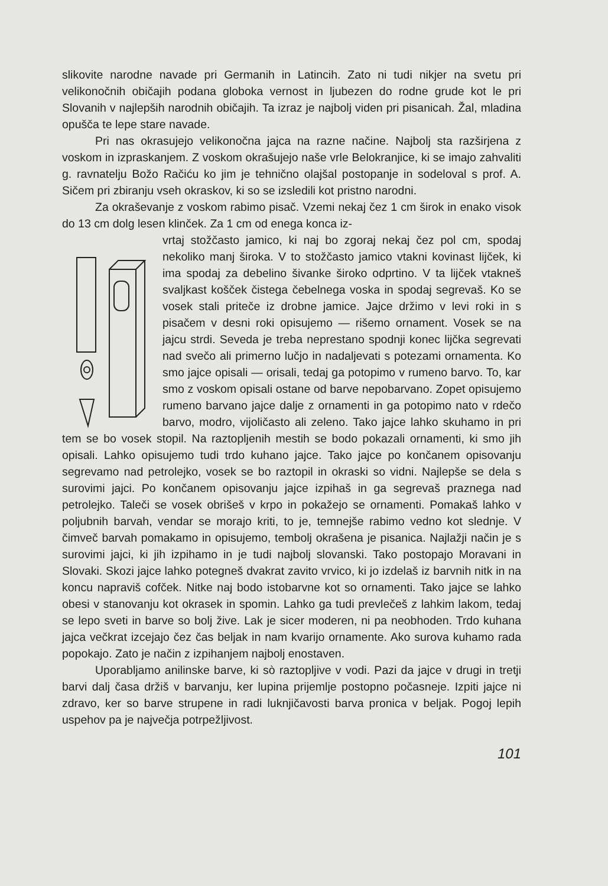slikovite narodne navade pri Germanih in Latincih. Zato ni tudi nikjer na svetu pri velikonočnih običajih podana globoka vernost in ljubezen do rodne grude kot le pri Slovanih v najlepših narodnih običajih. Ta izraz je najbolj viden pri pisanicah. Žal, mladina opušča te lepe stare navade.
Pri nas okrasujejo velikonočna jajca na razne načine. Najbolj sta razširjena z voskom in izpraskanjem. Z voskom okrašujejo naše vrle Belokranjice, ki se imajo zahvaliti g. ravnatelju Božo Račiću ko jim je tehnično olajšal postopanje in sodeloval s prof. A. Sičem pri zbiranju vseh okraskov, ki so se izsledili kot pristno narodni.
Za okraševanje z voskom rabimo pisač. Vzemi nekaj čez 1 cm širok in enako visok do 13 cm dolg lesen klinček. Za 1 cm od enega konca iz-
vrtaj stožčasto jamico, ki naj bo zgoraj nekaj čez pol cm, spodaj nekoliko manj široka. V to stožčasto jamico vtakni kovinast lijček, ki ima spodaj za debelino šivanke široko odprtino. V ta lijček vtakneš svaljkast košček čistega čebelnega voska in spodaj segrevaš. Ko se vosek stali priteče iz drobne jamice. Jajce držimo v levi roki in s pisačem v desni roki opisujemo — rišemo ornament. Vosek se na jajcu strdi. Seveda je treba neprestano spodnji konec lijčka segrevati nad svečo ali primerno lučjo in nadaljevati s potezami ornamenta. Ko smo jajce opisali — orisali, tedaj ga potopimo v rumeno barvo. To, kar smo z voskom opisali ostane od barve nepobarvano. Zopet opisujemo rumeno barvano jajce dalje z ornamenti in ga potopimo nato v rdečo barvo, modro, vijoličasto ali zeleno. Tako jajce lahko skuhamo in pri tem se bo vosek stopil. Na raztopljenih mestih se bodo pokazali ornamenti, ki smo jih opisali. Lahko opisujemo tudi trdo kuhano jajce. Tako jajce po končanem opisovanju segrevamo nad petrolejko, vosek se bo raztopil in okraski so vidni. Najlepše se dela s surovimi jajci. Po končanem opisovanju jajce izpihaš in ga segrevaš praznega nad petrolejko. Taleči se vosek obrišeš v krpo in pokažejo se ornamenti. Pomakaš lahko v poljubnih barvah, vendar se morajo kriti, to je, temnejše rabimo vedno kot slednje. V čimveč barvah pomakamo in opisujemo, tembolj okrašena je pisanica. Najlažji način je s surovimi jajci, ki jih izpihamo in je tudi najbolj slovanski. Tako postopajo Moravani in Slovaki. Skozi jajce lahko potegneš dvakrat zavito vrvico, ki jo izdelaš iz barvnih nitk in na koncu napraviš cofček. Nitke naj bodo istobarvne kot so ornamenti. Tako jajce se lahko obesi v stanovanju kot okrasek in spomin. Lahko ga tudi prevlečeš z lahkim lakom, tedaj se lepo sveti in barve so bolj žive. Lak je sicer moderen, ni pa neobhoden. Trdo kuhana jajca večkrat izcejajo čez čas beljak in nam kvarijo ornamente. Ako surova kuhamo rada popokajo. Zato je način z izpihanjem najbolj enostaven.
Uporabljamo anilinske barve, ki sò raztopljive v vodi. Pazi da jajce v drugi in tretji barvi dalj časa držiš v barvanju, ker lupina prijemlje postopno počasneje. Izpiti jajce ni zdravo, ker so barve strupene in radi luknjičavosti barva pronica v beljak. Pogoj lepih uspehov pa je največja potrpežljivost.
101